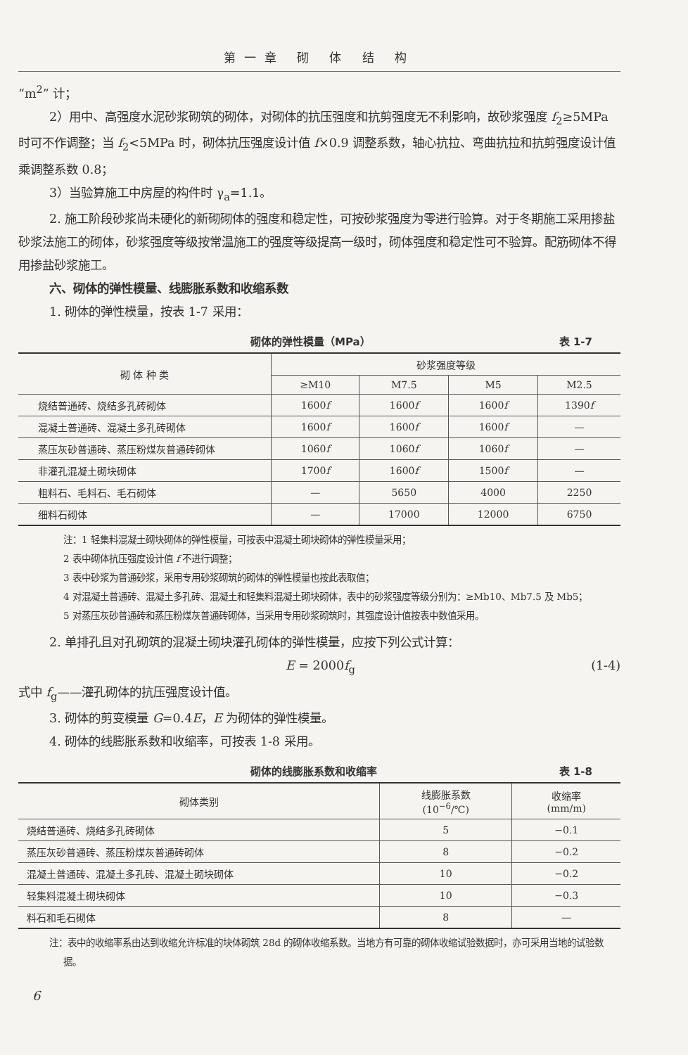第一章 砌 体 结 构
“m<sup>2</sup>” 计；
2）用中、高强度水泥砂浆砌筑的砌体，对砌体的抗压强度和抗剪强度无不利影响，故砂浆强度 f<sub>2</sub>≥5MPa 时可不作调整；当 f<sub>2</sub><5MPa 时，砌体抗压强度设计值 f×0.9 调整系数，轴心抗拉、弯曲抗拉和抗剪强度设计值乘调整系数 0.8；
3）当验算施工中房屋的构件时 γ<sub>a</sub>=1.1。
2. 施工阶段砂浆尚未硬化的新砌砌体的强度和稳定性，可按砂浆强度为零进行验算。对于冬期施工采用掺盐砂浆法施工的砌体，砂浆强度等级按常温施工的强度等级提高一级时，砌体强度和稳定性可不验算。配筋砌体不得用掺盐砂浆施工。
六、砌体的弹性模量、线膨胀系数和收缩系数
1. 砌体的弹性模量，按表 1-7 采用：
砌体的弹性模量（MPa） 表 1-7
| 砌 体 种 类 | 砂浆强度等级 | | | |
| --- | --- | --- | --- | --- |
| | ≥M10 | M7.5 | M5 | M2.5 |
| 烧结普通砖、烧结多孔砖砌体 | 1600 f | 1600 f | 1600 f | 1390 f |
| 混凝土普通砖、混凝土多孔砖砌体 | 1600 f | 1600 f | 1600 f | — |
| 蒸压灰砂普通砖、蒸压粉煤灰普通砖砌体 | 1060 f | 1060 f | 1060 f | — |
| 非灌孔混凝土砌块砌体 | 1700 f | 1600 f | 1500 f | — |
| 粗料石、毛料石、毛石砌体 | — | 5650 | 4000 | 2250 |
| 细料石砌体 | — | 17000 | 12000 | 6750 |
注：1 轻集料混凝土砌块砌体的弹性模量，可按表中混凝土砌块砌体的弹性模量采用；
2 表中砌体抗压强度设计值 f 不进行调整；
3 表中砂浆为普通砂浆，采用专用砂浆砌筑的砌体的弹性模量也按此表取值；
4 对混凝土普通砖、混凝土多孔砖、混凝土和轻集料混凝土砌块砌体，表中的砂浆强度等级分别为：≥Mb10、Mb7.5 及 Mb5；
5 对蒸压灰砂普通砖和蒸压粉煤灰普通砖砌体，当采用专用砂浆砌筑时，其强度设计值按表中数值采用。
2. 单排孔且对孔砌筑的混凝土砌块灌孔砌体的弹性模量，应按下列公式计算：
E = 2000f<sub>g</sub> (1-4)
式中 f<sub>g</sub>——灌孔砌体的抗压强度设计值。
3. 砌体的剪变模量 G=0.4E，E 为砌体的弹性模量。
4. 砌体的线膨胀系数和收缩率，可按表 1-8 采用。
砌体的线膨胀系数和收缩率 表 1-8
| 砌体类别 | 线膨胀系数 (10<sup>−6</sup>/℃) | 收缩率 (mm/m) |
| --- | --- | --- |
| 烧结普通砖、烧结多孔砖砌体 | 5 | −0.1 |
| 蒸压灰砂普通砖、蒸压粉煤灰普通砖砌体 | 8 | −0.2 |
| 混凝土普通砖、混凝土多孔砖、混凝土砌块砌体 | 10 | −0.2 |
| 轻集料混凝土砌块砌体 | 10 | −0.3 |
| 料石和毛石砌体 | 8 | — |
注：表中的收缩率系由达到收缩允许标准的块体砌筑 28d 的砌体收缩系数。当地方有可靠的砌体收缩试验数据时，亦可采用当地的试验数据。
6